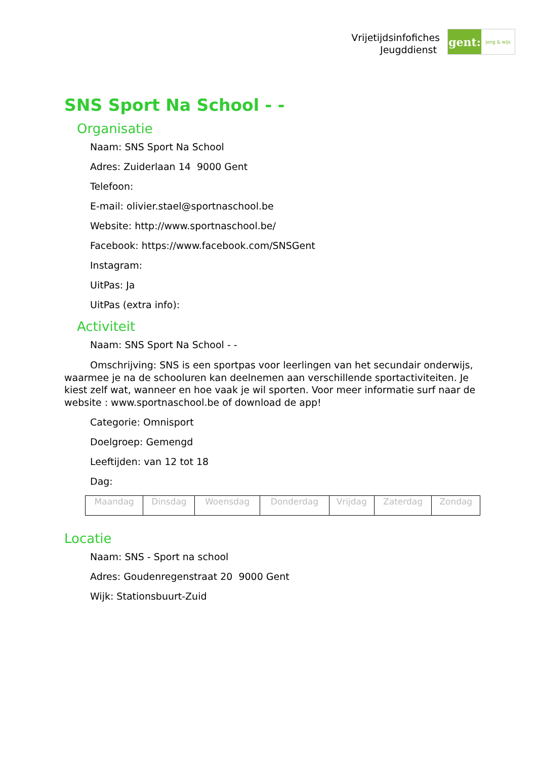Vrijetijdsinfofiches
Jeugddienst
gent:
jong & wijs
SNS Sport Na School - -
Organisatie
Naam: SNS Sport Na School
Adres: Zuiderlaan 14 9000 Gent
Telefoon:
E-mail: olivier.stael@sportnaschool.be
Website: http://www.sportnaschool.be/
Facebook: https://www.facebook.com/SNSGent
Instagram:
UitPas: Ja
UitPas (extra info):
Activiteit
Naam: SNS Sport Na School - -
Omschrijving: SNS is een sportpas voor leerlingen van het secundair onderwijs, waarmee je na de schooluren kan deelnemen aan verschillende sportactiviteiten. Je kiest zelf wat, wanneer en hoe vaak je wil sporten. Voor meer informatie surf naar de website : www.sportnaschool.be of download de app!
Categorie: Omnisport
Doelgroep: Gemengd
Leeftijden: van 12 tot 18
Dag:
| Maandag | Dinsdag | Woensdag | Donderdag | Vrijdag | Zaterdag | Zondag |
Locatie
Naam: SNS - Sport na school
Adres: Goudenregenstraat 20 9000 Gent
Wijk: Stationsbuurt-Zuid